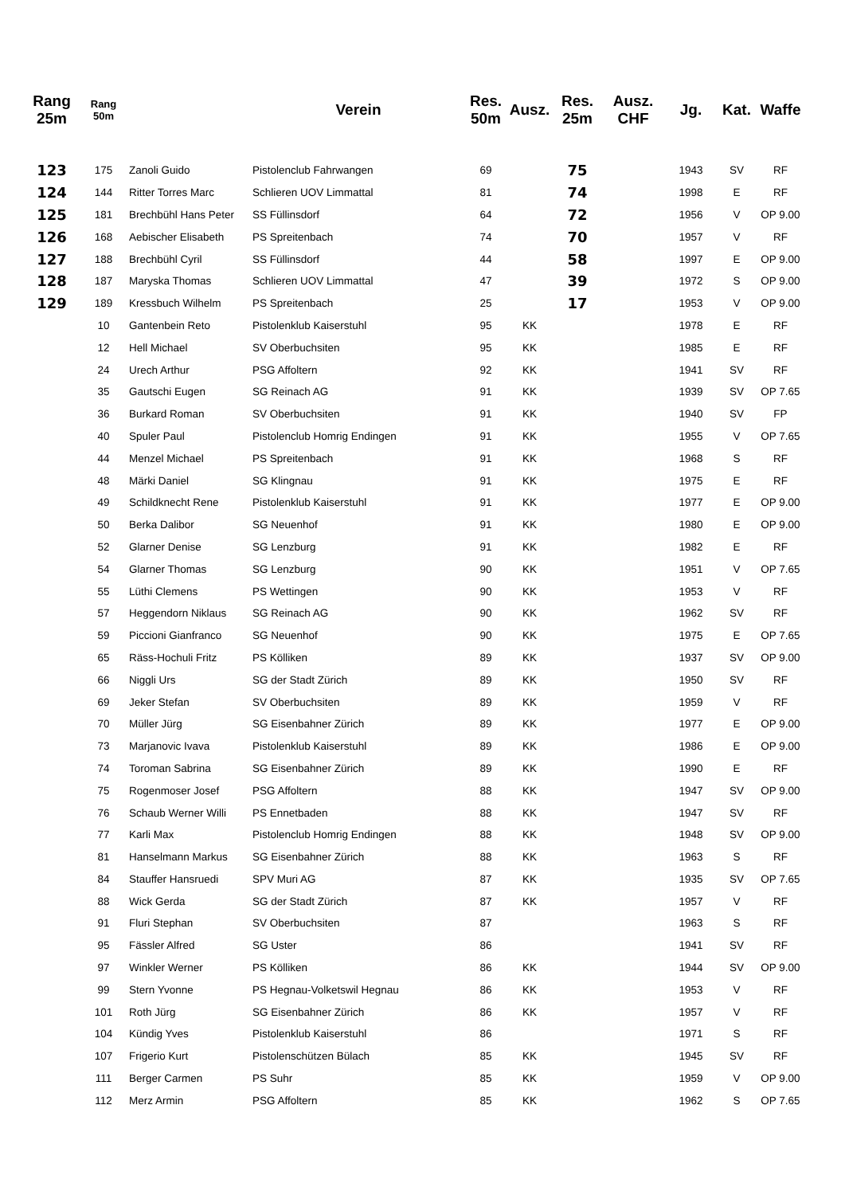| Rang 25m | Rang 50m | | Verein | Res. 50m | Ausz. | Res. 25m | Ausz. CHF | Jg. | Kat. | Waffe |
| --- | --- | --- | --- | --- | --- | --- | --- | --- | --- | --- |
| 123 | 175 | Zanoli Guido | Pistolenclub Fahrwangen | 69 | | 75 | | 1943 | SV | RF |
| 124 | 144 | Ritter Torres Marc | Schlieren UOV Limmattal | 81 | | 74 | | 1998 | E | RF |
| 125 | 181 | Brechbühl Hans Peter | SS Füllinsdorf | 64 | | 72 | | 1956 | V | OP 9.00 |
| 126 | 168 | Aebischer Elisabeth | PS Spreitenbach | 74 | | 70 | | 1957 | V | RF |
| 127 | 188 | Brechbühl Cyril | SS Füllinsdorf | 44 | | 58 | | 1997 | E | OP 9.00 |
| 128 | 187 | Maryska Thomas | Schlieren UOV Limmattal | 47 | | 39 | | 1972 | S | OP 9.00 |
| 129 | 189 | Kressbuch Wilhelm | PS Spreitenbach | 25 | | 17 | | 1953 | V | OP 9.00 |
| | 10 | Gantenbein Reto | Pistolenklub Kaiserstuhl | 95 | KK | | | 1978 | E | RF |
| | 12 | Hell Michael | SV Oberbuchsiten | 95 | KK | | | 1985 | E | RF |
| | 24 | Urech Arthur | PSG Affoltern | 92 | KK | | | 1941 | SV | RF |
| | 35 | Gautschi Eugen | SG Reinach AG | 91 | KK | | | 1939 | SV | OP 7.65 |
| | 36 | Burkard Roman | SV Oberbuchsiten | 91 | KK | | | 1940 | SV | FP |
| | 40 | Spuler Paul | Pistolenclub Homrig Endingen | 91 | KK | | | 1955 | V | OP 7.65 |
| | 44 | Menzel Michael | PS Spreitenbach | 91 | KK | | | 1968 | S | RF |
| | 48 | Märki Daniel | SG Klingnau | 91 | KK | | | 1975 | E | RF |
| | 49 | Schildknecht Rene | Pistolenklub Kaiserstuhl | 91 | KK | | | 1977 | E | OP 9.00 |
| | 50 | Berka Dalibor | SG Neuenhof | 91 | KK | | | 1980 | E | OP 9.00 |
| | 52 | Glarner Denise | SG Lenzburg | 91 | KK | | | 1982 | E | RF |
| | 54 | Glarner Thomas | SG Lenzburg | 90 | KK | | | 1951 | V | OP 7.65 |
| | 55 | Lüthi Clemens | PS Wettingen | 90 | KK | | | 1953 | V | RF |
| | 57 | Heggendorn Niklaus | SG Reinach AG | 90 | KK | | | 1962 | SV | RF |
| | 59 | Piccioni Gianfranco | SG Neuenhof | 90 | KK | | | 1975 | E | OP 7.65 |
| | 65 | Räss-Hochuli Fritz | PS Kölliken | 89 | KK | | | 1937 | SV | OP 9.00 |
| | 66 | Niggli Urs | SG der Stadt Zürich | 89 | KK | | | 1950 | SV | RF |
| | 69 | Jeker Stefan | SV Oberbuchsiten | 89 | KK | | | 1959 | V | RF |
| | 70 | Müller Jürg | SG Eisenbahner Zürich | 89 | KK | | | 1977 | E | OP 9.00 |
| | 73 | Marjanovic Ivava | Pistolenklub Kaiserstuhl | 89 | KK | | | 1986 | E | OP 9.00 |
| | 74 | Toroman Sabrina | SG Eisenbahner Zürich | 89 | KK | | | 1990 | E | RF |
| | 75 | Rogenmoser Josef | PSG Affoltern | 88 | KK | | | 1947 | SV | OP 9.00 |
| | 76 | Schaub Werner Willi | PS Ennetbaden | 88 | KK | | | 1947 | SV | RF |
| | 77 | Karli Max | Pistolenclub Homrig Endingen | 88 | KK | | | 1948 | SV | OP 9.00 |
| | 81 | Hanselmann Markus | SG Eisenbahner Zürich | 88 | KK | | | 1963 | S | RF |
| | 84 | Stauffer Hansruedi | SPV Muri AG | 87 | KK | | | 1935 | SV | OP 7.65 |
| | 88 | Wick Gerda | SG der Stadt Zürich | 87 | KK | | | 1957 | V | RF |
| | 91 | Fluri Stephan | SV Oberbuchsiten | 87 | | | | 1963 | S | RF |
| | 95 | Fässler Alfred | SG Uster | 86 | | | | 1941 | SV | RF |
| | 97 | Winkler Werner | PS Kölliken | 86 | KK | | | 1944 | SV | OP 9.00 |
| | 99 | Stern Yvonne | PS Hegnau-Volketswil Hegnau | 86 | KK | | | 1953 | V | RF |
| | 101 | Roth Jürg | SG Eisenbahner Zürich | 86 | KK | | | 1957 | V | RF |
| | 104 | Kündig Yves | Pistolenklub Kaiserstuhl | 86 | | | | 1971 | S | RF |
| | 107 | Frigerio Kurt | Pistolenschützen Bülach | 85 | KK | | | 1945 | SV | RF |
| | 111 | Berger Carmen | PS Suhr | 85 | KK | | | 1959 | V | OP 9.00 |
| | 112 | Merz Armin | PSG Affoltern | 85 | KK | | | 1962 | S | OP 7.65 |